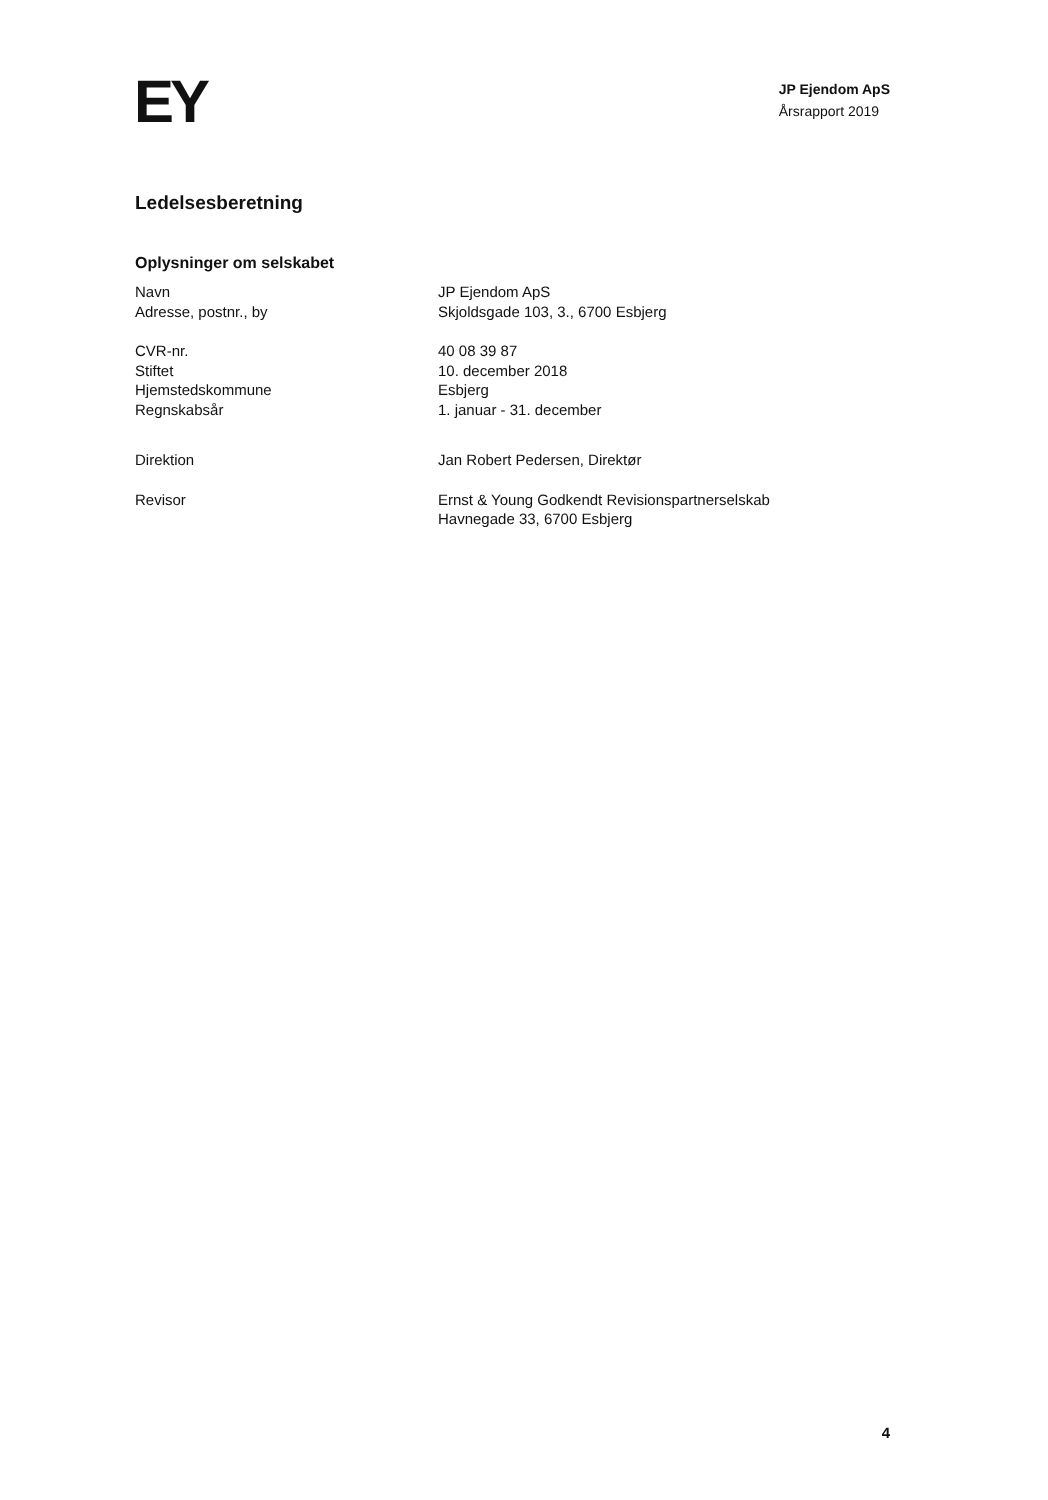EY
JP Ejendom ApS
Årsrapport 2019
Ledelsesberetning
Oplysninger om selskabet
Navn JP Ejendom ApS
Adresse, postnr., by Skjoldsgade 103, 3., 6700 Esbjerg
CVR-nr. 40 08 39 87
Stiftet 10. december 2018
Hjemstedskommune Esbjerg
Regnskabsår 1. januar - 31. december
Direktion Jan Robert Pedersen, Direktør
Revisor Ernst & Young Godkendt Revisionspartnerselskab
Havnegade 33, 6700 Esbjerg
4